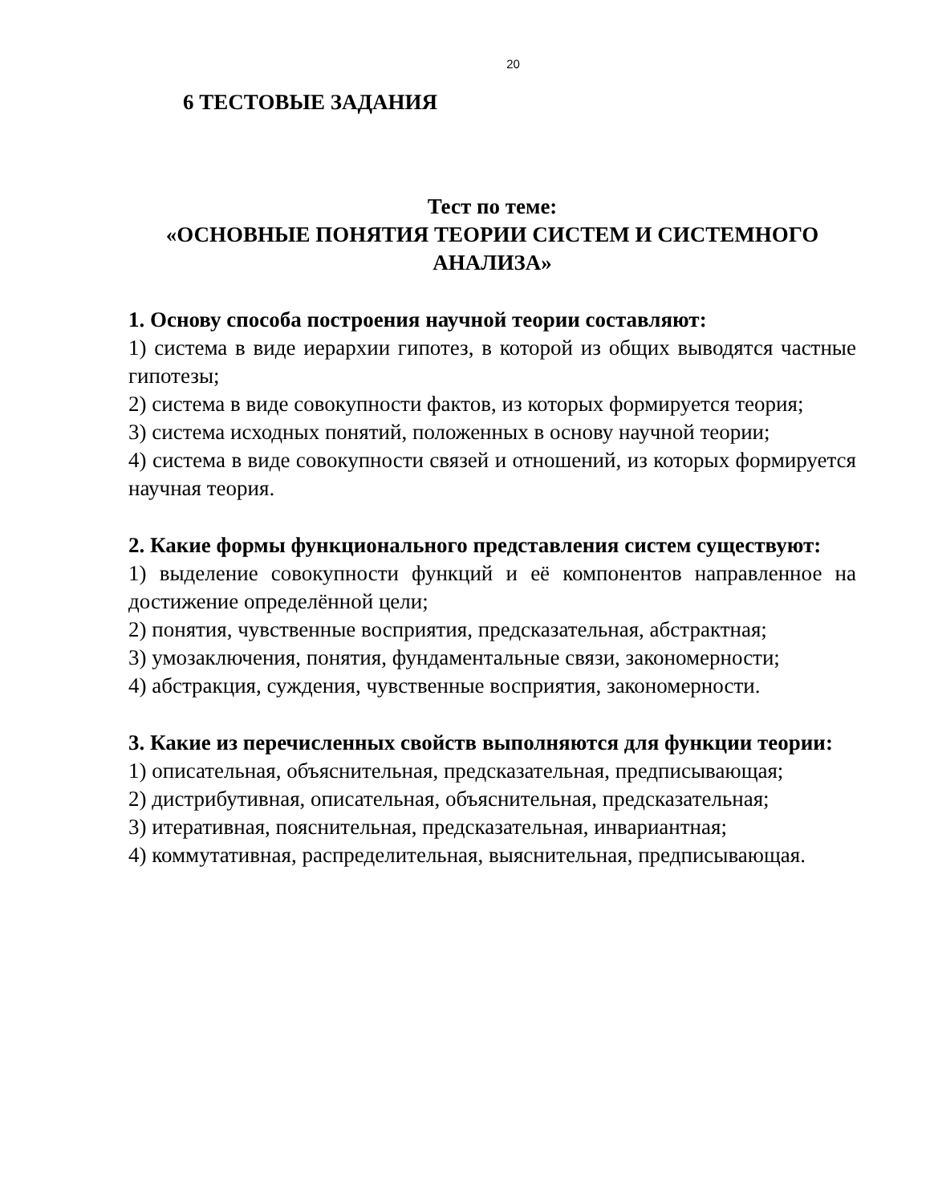20
6 ТЕСТОВЫЕ ЗАДАНИЯ
Тест по теме:
«ОСНОВНЫЕ ПОНЯТИЯ ТЕОРИИ СИСТЕМ И СИСТЕМНОГО АНАЛИЗА»
1. Основу способа построения научной теории составляют:
1) система в виде иерархии гипотез, в которой из общих выводятся частные гипотезы;
2) система в виде совокупности фактов, из которых формируется теория;
3) система исходных понятий, положенных в основу научной теории;
4) система в виде совокупности связей и отношений, из которых формируется научная теория.
2. Какие формы функционального представления систем существуют:
1) выделение совокупности функций и её компонентов направленное на достижение определённой цели;
2) понятия, чувственные восприятия, предсказательная, абстрактная;
3) умозаключения, понятия, фундаментальные связи, закономерности;
4) абстракция, суждения, чувственные восприятия, закономерности.
3. Какие из перечисленных свойств выполняются для функции теории:
1) описательная, объяснительная, предсказательная, предписывающая;
2) дистрибутивная, описательная, объяснительная, предсказательная;
3) итеративная, пояснительная, предсказательная, инвариантная;
4) коммутативная, распределительная, выяснительная, предписывающая.